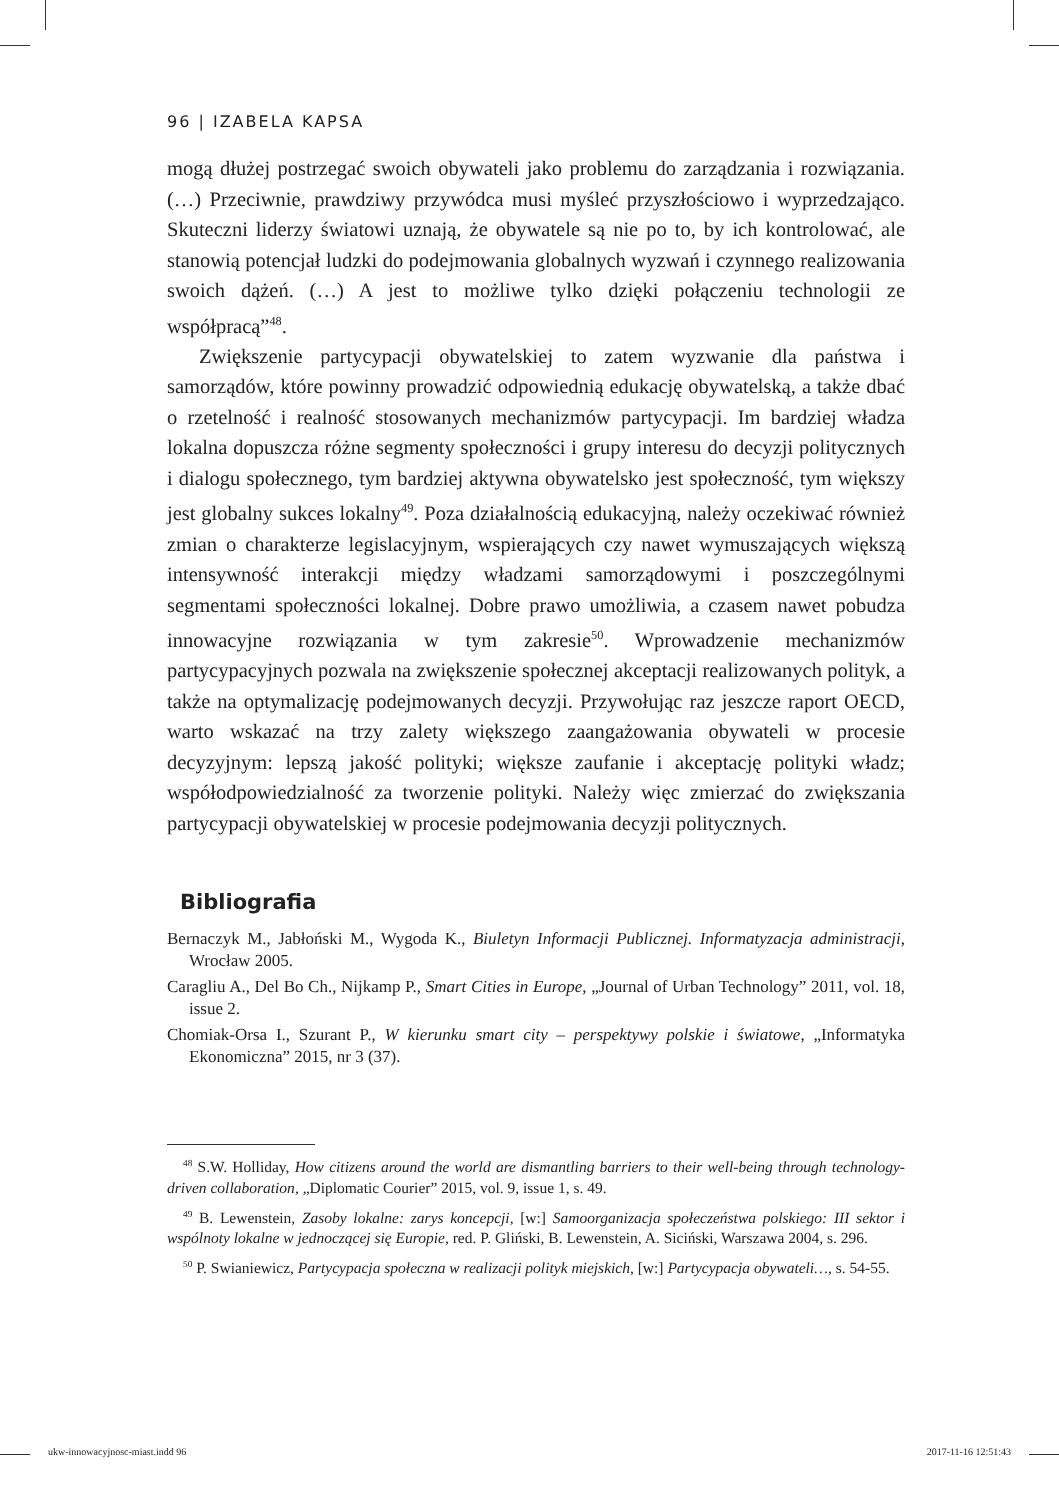96 | IZABELA KAPSA
mogą dłużej postrzegać swoich obywateli jako problemu do zarządzania i rozwiązania. (…) Przeciwnie, prawdziwy przywódca musi myśleć przyszłościowo i wyprzedzająco. Skuteczni liderzy światowi uznają, że obywatele są nie po to, by ich kontrolować, ale stanowią potencjał ludzki do podejmowania globalnych wyzwań i czynnego realizowania swoich dążeń. (…) A jest to możliwe tylko dzięki połączeniu technologii ze współpracą”<sup>48</sup>.
Zwiększenie partycypacji obywatelskiej to zatem wyzwanie dla państwa i samorządów, które powinny prowadzić odpowiednią edukację obywatelską, a także dbać o rzetelność i realność stosowanych mechanizmów partycypacji. Im bardziej władza lokalna dopuszcza różne segmenty społeczności i grupy interesu do decyzji politycznych i dialogu społecznego, tym bardziej aktywna obywatelsko jest społeczność, tym większy jest globalny sukces lokalny<sup>49</sup>. Poza działalnością edukacyjną, należy oczekiwać również zmian o charakterze legislacyjnym, wspierających czy nawet wymuszających większą intensywność interakcji między władzami samorządowymi i poszczególnymi segmentami społeczności lokalnej. Dobre prawo umożliwia, a czasem nawet pobudza innowacyjne rozwiązania w tym zakresie<sup>50</sup>. Wprowadzenie mechanizmów partycypacyjnych pozwala na zwiększenie społecznej akceptacji realizowanych polityk, a także na optymalizację podejmowanych decyzji. Przywołując raz jeszcze raport OECD, warto wskazać na trzy zalety większego zaangażowania obywateli w procesie decyzyjnym: lepszą jakość polityki; większe zaufanie i akceptację polityki władz; współodpowiedzialność za tworzenie polityki. Należy więc zmierzać do zwiększania partycypacji obywatelskiej w procesie podejmowania decyzji politycznych.
Bibliografia
Bernaczyk M., Jabłoński M., Wygoda K., Biuletyn Informacji Publicznej. Informatyzacja administracji, Wrocław 2005.
Caragliu A., Del Bo Ch., Nijkamp P., Smart Cities in Europe, „Journal of Urban Technology” 2011, vol. 18, issue 2.
Chomiak-Orsa I., Szurant P., W kierunku smart city – perspektywy polskie i światowe, „Informatyka Ekonomiczna” 2015, nr 3 (37).
<sup>48</sup> S.W. Holliday, How citizens around the world are dismantling barriers to their well-being through technology-driven collaboration, „Diplomatic Courier” 2015, vol. 9, issue 1, s. 49.
<sup>49</sup> B. Lewenstein, Zasoby lokalne: zarys koncepcji, [w:] Samoorganizacja społeczeństwa polskiego: III sektor i wspólnoty lokalne w jednoczącej się Europie, red. P. Gliński, B. Lewenstein, A. Siciński, Warszawa 2004, s. 296.
<sup>50</sup> P. Swianiewicz, Partycypacja społeczna w realizacji polityk miejskich, [w:] Partycypacja obywateli…, s. 54-55.
ukw-innowacyjnosc-miast.indd 96 2017-11-16 12:51:43